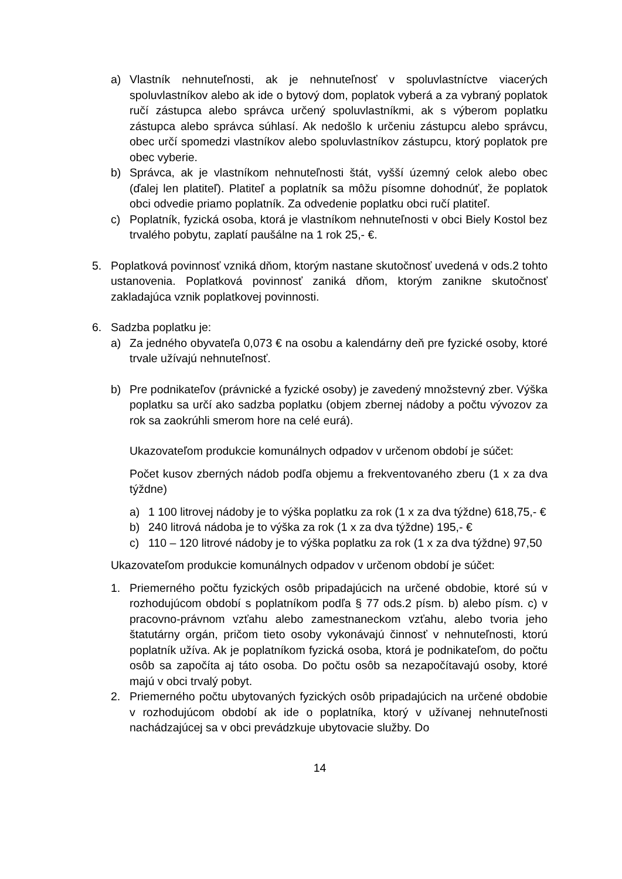a) Vlastník nehnuteľnosti, ak je nehnuteľnosť v spoluvlastníctve viacerých spoluvlastníkov alebo ak ide o bytový dom, poplatok vyberá a za vybraný poplatok ručí zástupca alebo správca určený spoluvlastníkmi, ak s výberom poplatku zástupca alebo správca súhlasí. Ak nedošlo k určeniu zástupcu alebo správcu, obec určí spomedzi vlastníkov alebo spoluvlastníkov zástupcu, ktorý poplatok pre obec vyberie.
b) Správca, ak je vlastníkom nehnuteľnosti štát, vyšší územný celok alebo obec (ďalej len platiteľ). Platiteľ a poplatník sa môžu písomne dohodnúť, že poplatok obci odvedie priamo poplatník. Za odvedenie poplatku obci ručí platiteľ.
c) Poplatník, fyzická osoba, ktorá je vlastníkom nehnuteľnosti v obci Biely Kostol bez trvalého pobytu, zaplatí paušálne na 1 rok 25,- €.
5. Poplatková povinnosť vzniká dňom, ktorým nastane skutočnosť uvedená v ods.2 tohto ustanovenia. Poplatková povinnosť zaniká dňom, ktorým zanikne skutočnosť zakladajúca vznik poplatkovej povinnosti.
6. Sadzba poplatku je:
a) Za jedného obyvateľa 0,073 € na osobu a kalendárny deň pre fyzické osoby, ktoré trvale užívajú nehnuteľnosť.
b) Pre podnikateľov (právnické a fyzické osoby) je zavedený množstevný zber. Výška poplatku sa určí ako sadzba poplatku (objem zbernej nádoby a počtu vývozov za rok sa zaokrúhli smerom hore na celé eurá).
Ukazovateľom produkcie komunálnych odpadov v určenom období je súčet:
Počet kusov zberných nádob podľa objemu a frekventovaného zberu (1 x za dva týždne)
a) 1 100 litrovej nádoby je to výška poplatku za rok (1 x za dva týždne) 618,75,- €
b) 240 litrová nádoba je to výška za rok (1 x za dva týždne) 195,- €
c) 110 – 120 litrové nádoby je to výška poplatku za rok (1 x za dva týždne) 97,50
Ukazovateľom produkcie komunálnych odpadov v určenom období je súčet:
1. Priemerného počtu fyzických osôb pripadajúcich na určené obdobie, ktoré sú v rozhodujúcom období s poplatníkom podľa § 77 ods.2 písm. b) alebo písm. c) v pracovno-právnom vzťahu alebo zamestnaneckom vzťahu, alebo tvoria jeho štatutárny orgán, pričom tieto osoby vykonávajú činnosť v nehnuteľnosti, ktorú poplatník užíva. Ak je poplatníkom fyzická osoba, ktorá je podnikateľom, do počtu osôb sa započíta aj táto osoba. Do počtu osôb sa nezapočítavajú osoby, ktoré majú v obci trvalý pobyt.
2. Priemerného počtu ubytovaných fyzických osôb pripadajúcich na určené obdobie v rozhodujúcom období ak ide o poplatníka, ktorý v užívanej nehnuteľnosti nachádzajúcej sa v obci prevádzkuje ubytovacie služby. Do
14